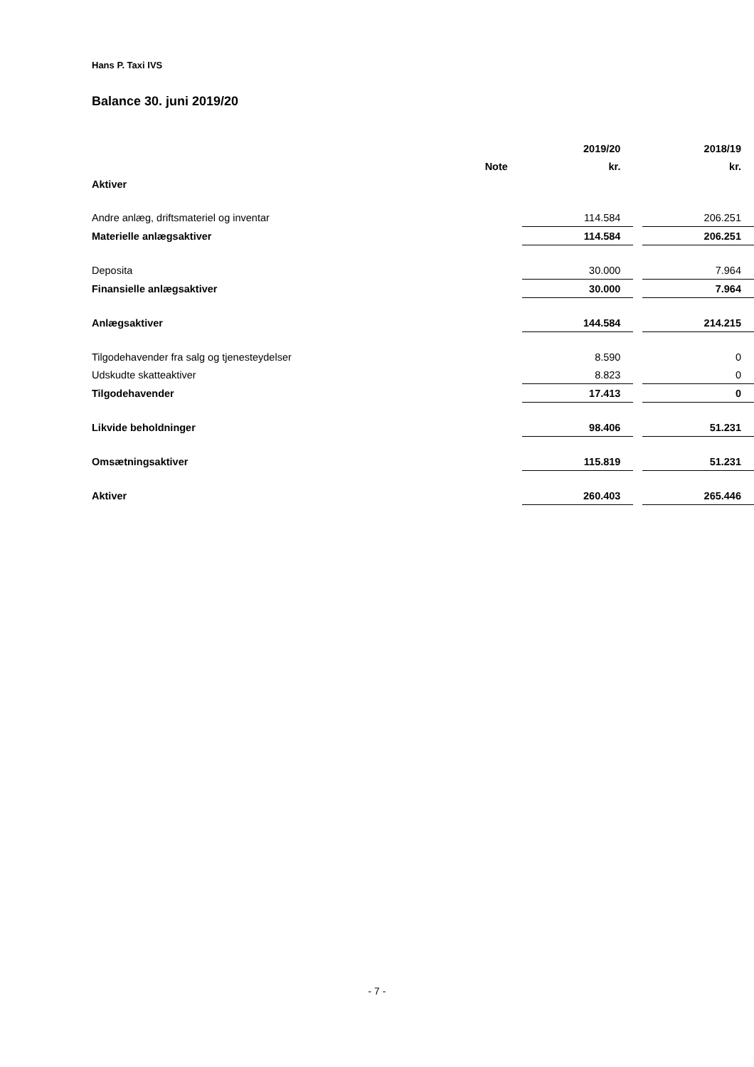Hans P. Taxi IVS
Balance 30. juni 2019/20
| | | 2019/20 | | 2018/19 |
| | Note | kr. | | kr. |
| Aktiver | | | | |
| Andre anlæg, driftsmateriel og inventar | | 114.584 | | 206.251 |
| Materielle anlægsaktiver | | 114.584 | | 206.251 |
| Deposita | | 30.000 | | 7.964 |
| Finansielle anlægsaktiver | | 30.000 | | 7.964 |
| Anlægsaktiver | | 144.584 | | 214.215 |
| Tilgodehavender fra salg og tjenesteydelser | | 8.590 | | 0 |
| Udskudte skatteaktiver | | 8.823 | | 0 |
| Tilgodehavender | | 17.413 | | 0 |
| Likvide beholdninger | | 98.406 | | 51.231 |
| Omsætningsaktiver | | 115.819 | | 51.231 |
| Aktiver | | 260.403 | | 265.446 |
- 7 -